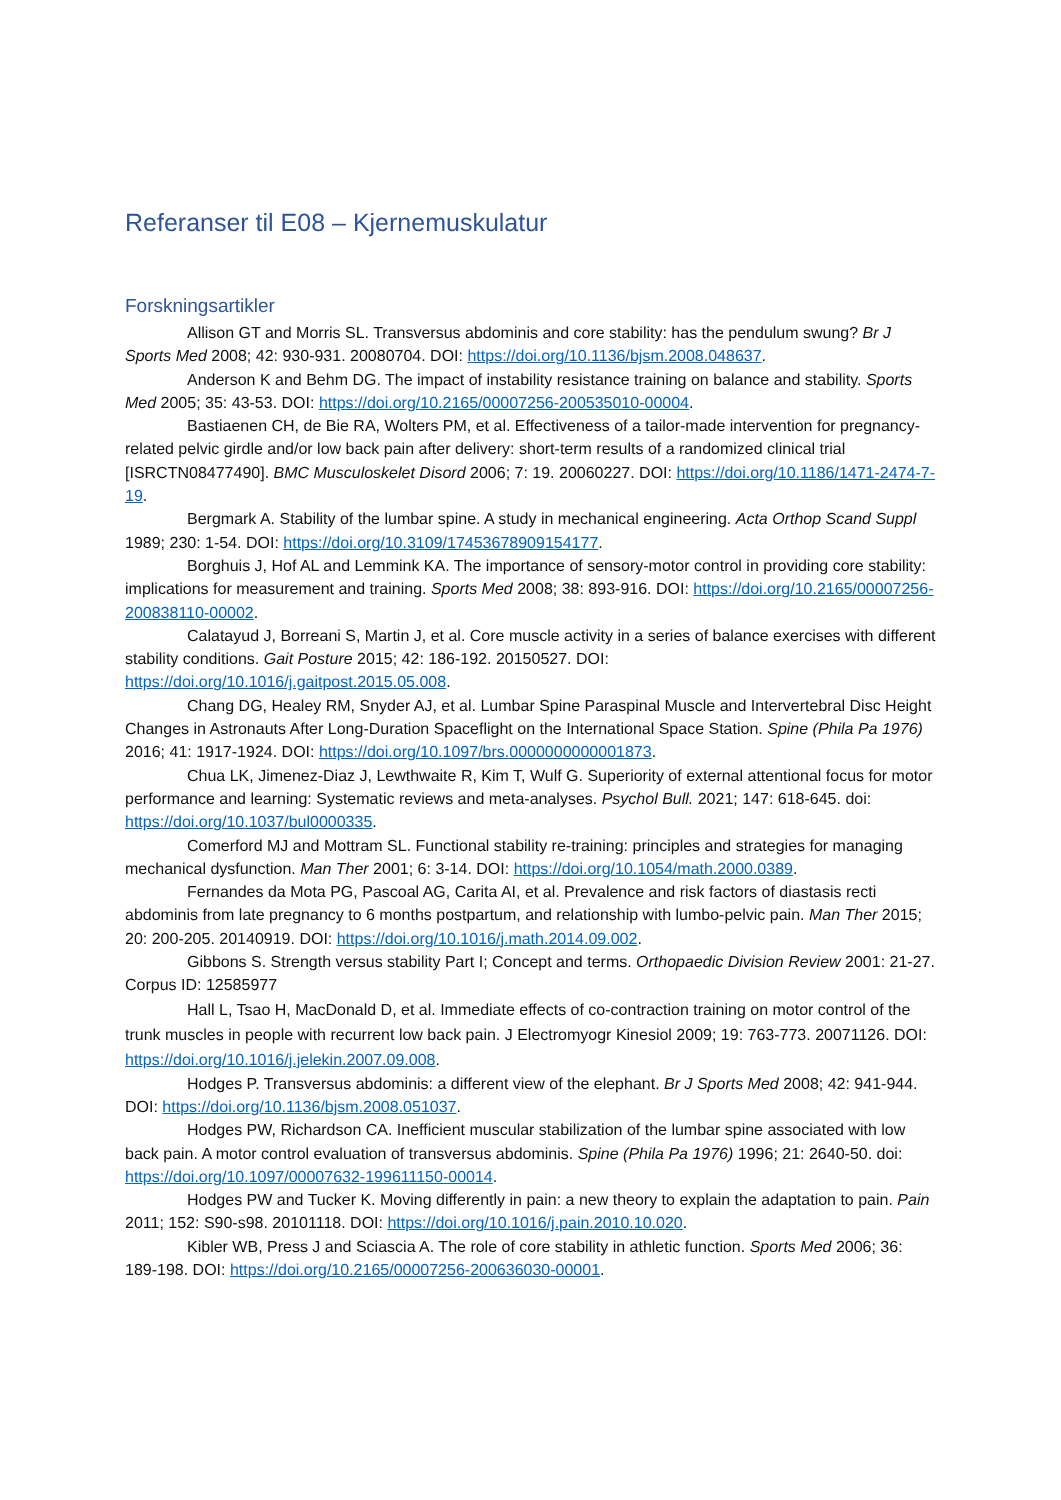Referanser til E08 – Kjernemuskulatur
Forskningsartikler
Allison GT and Morris SL. Transversus abdominis and core stability: has the pendulum swung? Br J Sports Med 2008; 42: 930-931. 20080704. DOI: https://doi.org/10.1136/bjsm.2008.048637.
Anderson K and Behm DG. The impact of instability resistance training on balance and stability. Sports Med 2005; 35: 43-53. DOI: https://doi.org/10.2165/00007256-200535010-00004.
Bastiaenen CH, de Bie RA, Wolters PM, et al. Effectiveness of a tailor-made intervention for pregnancy-related pelvic girdle and/or low back pain after delivery: short-term results of a randomized clinical trial [ISRCTN08477490]. BMC Musculoskelet Disord 2006; 7: 19. 20060227. DOI: https://doi.org/10.1186/1471-2474-7-19.
Bergmark A. Stability of the lumbar spine. A study in mechanical engineering. Acta Orthop Scand Suppl 1989; 230: 1-54. DOI: https://doi.org/10.3109/17453678909154177.
Borghuis J, Hof AL and Lemmink KA. The importance of sensory-motor control in providing core stability: implications for measurement and training. Sports Med 2008; 38: 893-916. DOI: https://doi.org/10.2165/00007256-200838110-00002.
Calatayud J, Borreani S, Martin J, et al. Core muscle activity in a series of balance exercises with different stability conditions. Gait Posture 2015; 42: 186-192. 20150527. DOI: https://doi.org/10.1016/j.gaitpost.2015.05.008.
Chang DG, Healey RM, Snyder AJ, et al. Lumbar Spine Paraspinal Muscle and Intervertebral Disc Height Changes in Astronauts After Long-Duration Spaceflight on the International Space Station. Spine (Phila Pa 1976) 2016; 41: 1917-1924. DOI: https://doi.org/10.1097/brs.0000000000001873.
Chua LK, Jimenez-Diaz J, Lewthwaite R, Kim T, Wulf G. Superiority of external attentional focus for motor performance and learning: Systematic reviews and meta-analyses. Psychol Bull. 2021; 147: 618-645. doi: https://doi.org/10.1037/bul0000335.
Comerford MJ and Mottram SL. Functional stability re-training: principles and strategies for managing mechanical dysfunction. Man Ther 2001; 6: 3-14. DOI: https://doi.org/10.1054/math.2000.0389.
Fernandes da Mota PG, Pascoal AG, Carita AI, et al. Prevalence and risk factors of diastasis recti abdominis from late pregnancy to 6 months postpartum, and relationship with lumbo-pelvic pain. Man Ther 2015; 20: 200-205. 20140919. DOI: https://doi.org/10.1016/j.math.2014.09.002.
Gibbons S. Strength versus stability Part I; Concept and terms. Orthopaedic Division Review 2001: 21-27. Corpus ID: 12585977
Hall L, Tsao H, MacDonald D, et al. Immediate effects of co-contraction training on motor control of the trunk muscles in people with recurrent low back pain. J Electromyogr Kinesiol 2009; 19: 763-773. 20071126. DOI: https://doi.org/10.1016/j.jelekin.2007.09.008.
Hodges P. Transversus abdominis: a different view of the elephant. Br J Sports Med 2008; 42: 941-944. DOI: https://doi.org/10.1136/bjsm.2008.051037.
Hodges PW, Richardson CA. Inefficient muscular stabilization of the lumbar spine associated with low back pain. A motor control evaluation of transversus abdominis. Spine (Phila Pa 1976) 1996; 21: 2640-50. doi: https://doi.org/10.1097/00007632-199611150-00014.
Hodges PW and Tucker K. Moving differently in pain: a new theory to explain the adaptation to pain. Pain 2011; 152: S90-s98. 20101118. DOI: https://doi.org/10.1016/j.pain.2010.10.020.
Kibler WB, Press J and Sciascia A. The role of core stability in athletic function. Sports Med 2006; 36: 189-198. DOI: https://doi.org/10.2165/00007256-200636030-00001.